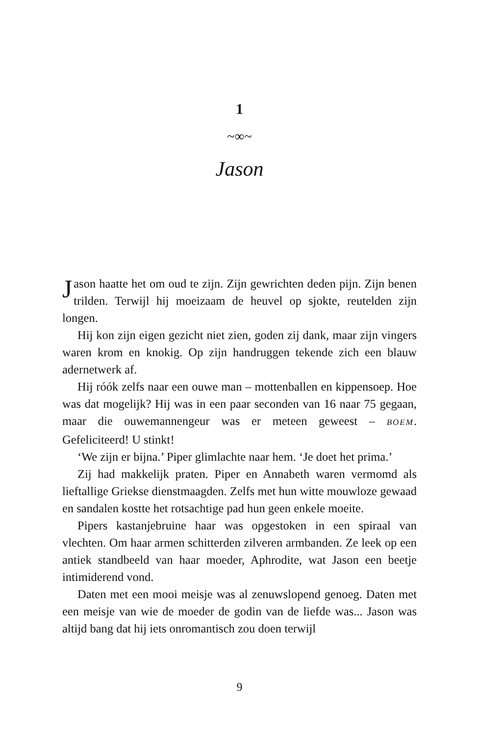1
~∞~
Jason
Jason haatte het om oud te zijn. Zijn gewrichten deden pijn. Zijn benen trilden. Terwijl hij moeizaam de heuvel op sjokte, reutelden zijn longen.
Hij kon zijn eigen gezicht niet zien, goden zij dank, maar zijn vingers waren krom en knokig. Op zijn handruggen tekende zich een blauw adernetwerk af.
Hij róók zelfs naar een ouwe man – mottenballen en kippensoep. Hoe was dat mogelijk? Hij was in een paar seconden van 16 naar 75 gegaan, maar die ouwemannengeur was er meteen geweest – BOEM. Gefeliciteerd! U stinkt!
‘We zijn er bijna.’ Piper glimlachte naar hem. ‘Je doet het prima.’
Zij had makkelijk praten. Piper en Annabeth waren vermomd als lieftallige Griekse dienstmaagden. Zelfs met hun witte mouwloze gewaad en sandalen kostte het rotsachtige pad hun geen enkele moeite.
Pipers kastanjebruine haar was opgestoken in een spiraal van vlechten. Om haar armen schitterden zilveren armbanden. Ze leek op een antiek standbeeld van haar moeder, Aphrodite, wat Jason een beetje intimiderend vond.
Daten met een mooi meisje was al zenuwslopend genoeg. Daten met een meisje van wie de moeder de godin van de liefde was... Jason was altijd bang dat hij iets onromantisch zou doen terwijl
9